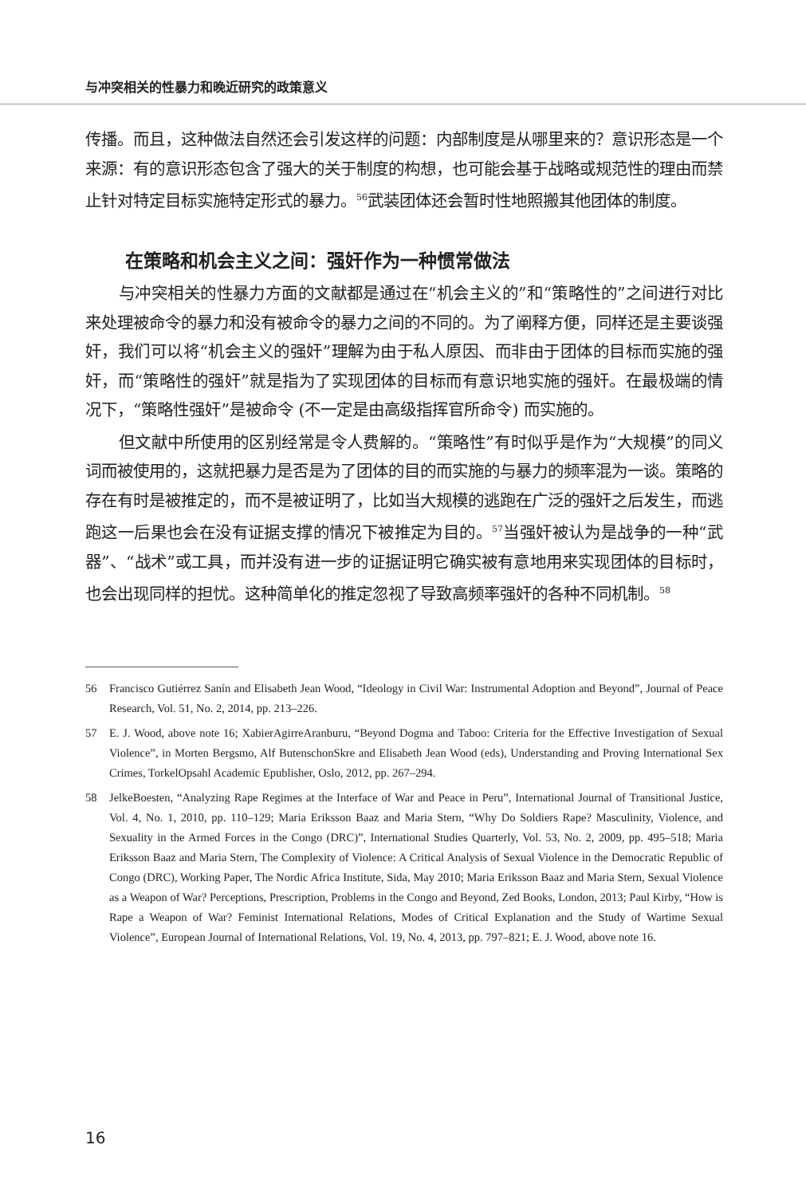与冲突相关的性暴力和晚近研究的政策意义
传播。而且，这种做法自然还会引发这样的问题：内部制度是从哪里来的？意识形态是一个来源：有的意识形态包含了强大的关于制度的构想，也可能会基于战略或规范性的理由而禁止针对特定目标实施特定形式的暴力。<sup>56</sup>武装团体还会暂时性地照搬其他团体的制度。
在策略和机会主义之间：强奸作为一种惯常做法
与冲突相关的性暴力方面的文献都是通过在“机会主义的”和“策略性的”之间进行对比来处理被命令的暴力和没有被命令的暴力之间的不同的。为了阐释方便，同样还是主要谈强奸，我们可以将“机会主义的强奸”理解为由于私人原因、而非由于团体的目标而实施的强奸，而“策略性的强奸”就是指为了实现团体的目标而有意识地实施的强奸。在最极端的情况下，“策略性强奸”是被命令 (不一定是由高级指挥官所命令) 而实施的。
但文献中所使用的区别经常是令人费解的。“策略性”有时似乎是作为“大规模”的同义词而被使用的，这就把暴力是否是为了团体的目的而实施的与暴力的频率混为一谈。策略的存在有时是被推定的，而不是被证明了，比如当大规模的逃跑在广泛的强奸之后发生，而逃跑这一后果也会在没有证据支撑的情况下被推定为目的。<sup>57</sup>当强奸被认为是战争的一种“武器”、“战术”或工具，而并没有进一步的证据证明它确实被有意地用来实现团体的目标时，也会出现同样的担忧。这种简单化的推定忽视了导致高频率强奸的各种不同机制。<sup>58</sup>
56 Francisco Gutiérrez Sanín and Elisabeth Jean Wood, “Ideology in Civil War: Instrumental Adoption and Beyond”, Journal of Peace Research, Vol. 51, No. 2, 2014, pp. 213–226.
57 E. J. Wood, above note 16; XabierAgirreAranburu, “Beyond Dogma and Taboo: Criteria for the Effective Investigation of Sexual Violence”, in Morten Bergsmo, Alf ButenschonSkre and Elisabeth Jean Wood (eds), Understanding and Proving International Sex Crimes, TorkelOpsahl Academic Epublisher, Oslo, 2012, pp. 267–294.
58 JelkeBoesten, “Analyzing Rape Regimes at the Interface of War and Peace in Peru”, International Journal of Transitional Justice, Vol. 4, No. 1, 2010, pp. 110–129; Maria Eriksson Baaz and Maria Stern, “Why Do Soldiers Rape? Masculinity, Violence, and Sexuality in the Armed Forces in the Congo (DRC)”, International Studies Quarterly, Vol. 53, No. 2, 2009, pp. 495–518; Maria Eriksson Baaz and Maria Stern, The Complexity of Violence: A Critical Analysis of Sexual Violence in the Democratic Republic of Congo (DRC), Working Paper, The Nordic Africa Institute, Sida, May 2010; Maria Eriksson Baaz and Maria Stern, Sexual Violence as a Weapon of War? Perceptions, Prescription, Problems in the Congo and Beyond, Zed Books, London, 2013; Paul Kirby, “How is Rape a Weapon of War? Feminist International Relations, Modes of Critical Explanation and the Study of Wartime Sexual Violence”, European Journal of International Relations, Vol. 19, No. 4, 2013, pp. 797–821; E. J. Wood, above note 16.
16